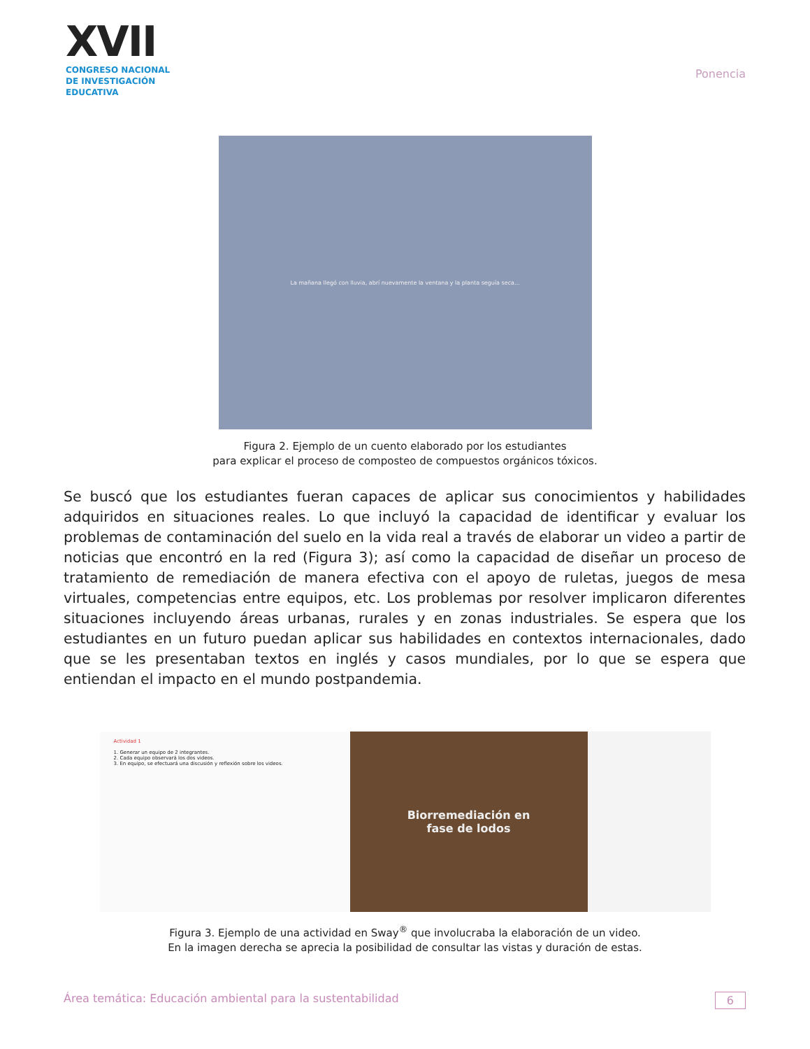XVII
CONGRESO NACIONAL DE INVESTIGACIÓN EDUCATIVA
Ponencia
La mañana llegó con lluvia, abrí nuevamente la ventana y la planta seguía seca...
Figura 2. Ejemplo de un cuento elaborado por los estudiantes
para explicar el proceso de composteo de compuestos orgánicos tóxicos.
Se buscó que los estudiantes fueran capaces de aplicar sus conocimientos y habilidades adquiridos en situaciones reales. Lo que incluyó la capacidad de identificar y evaluar los problemas de contaminación del suelo en la vida real a través de elaborar un video a partir de noticias que encontró en la red (Figura 3); así como la capacidad de diseñar un proceso de tratamiento de remediación de manera efectiva con el apoyo de ruletas, juegos de mesa virtuales, competencias entre equipos, etc. Los problemas por resolver implicaron diferentes situaciones incluyendo áreas urbanas, rurales y en zonas industriales. Se espera que los estudiantes en un futuro puedan aplicar sus habilidades en contextos internacionales, dado que se les presentaban textos en inglés y casos mundiales, por lo que se espera que entiendan el impacto en el mundo postpandemia.
Actividad 1
1. Generar un equipo de 2 integrantes.
2. Cada equipo observará los dos videos.
3. En equipo, se efectuará una discusión y reflexión sobre los videos.
Biorremediación en
fase de lodos
Figura 3. Ejemplo de una actividad en Sway<sup>®</sup> que involucraba la elaboración de un video.
En la imagen derecha se aprecia la posibilidad de consultar las vistas y duración de estas.
Área temática: Educación ambiental para la sustentabilidad 6